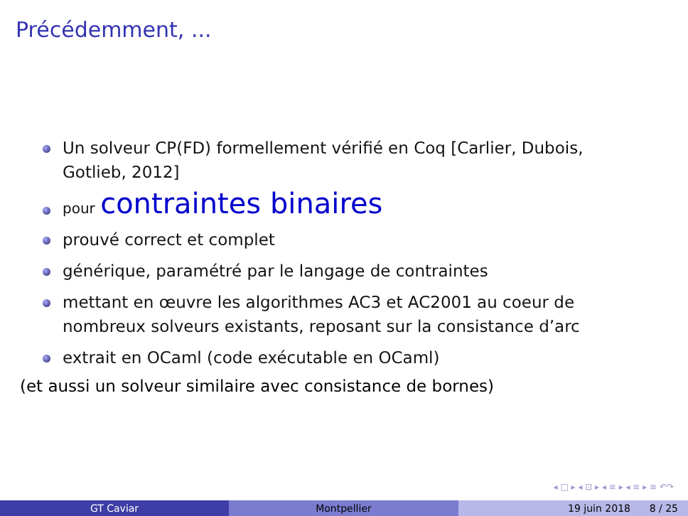Précédemment, ...
Un solveur CP(FD) formellement vérifié en Coq [Carlier, Dubois, Gotlieb, 2012]
pour contraintes binaires
prouvé correct et complet
générique, paramétré par le langage de contraintes
mettant en œuvre les algorithmes AC3 et AC2001 au coeur de nombreux solveurs existants, reposant sur la consistance d’arc
extrait en OCaml (code exécutable en OCaml)
(et aussi un solveur similaire avec consistance de bornes)
◂ □ ▸ ◂ ⊡ ▸ ◂ ≡ ▸ ◂ ≡ ▸ ≡ ↶↷
GT Caviar Montpellier 19 juin 2018 8 / 25